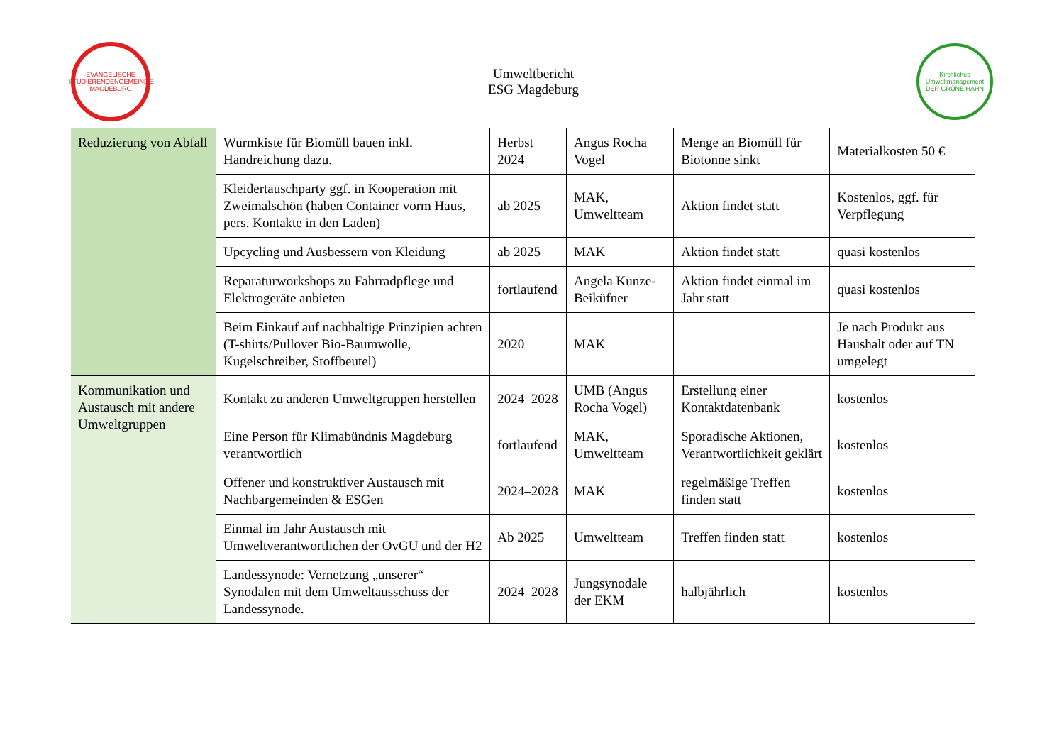EVANGELISCHE STUDIERENDENGEMEINDE
MAGDEBURG
Umweltbericht
ESG Magdeburg
Kirchliches Umweltmanagement
DER GRÜNE HAHN
| Reduzierung von Abfall | Wurmkiste für Biomüll bauen inkl. Handreichung dazu. | Herbst 2024 | Angus Rocha Vogel | Menge an Biomüll für Biotonne sinkt | Materialkosten 50 € |
| | Kleidertauschparty ggf. in Kooperation mit Zweimalschön (haben Container vorm Haus, pers. Kontakte in den Laden) | ab 2025 | MAK, Umweltteam | Aktion findet statt | Kostenlos, ggf. für Verpflegung |
| | Upcycling und Ausbessern von Kleidung | ab 2025 | MAK | Aktion findet statt | quasi kostenlos |
| | Reparaturworkshops zu Fahrradpflege und Elektrogeräte anbieten | fortlaufend | Angela Kunze-Beiküfner | Aktion findet einmal im Jahr statt | quasi kostenlos |
| | Beim Einkauf auf nachhaltige Prinzipien achten (T-shirts/Pullover Bio-Baumwolle, Kugelschreiber, Stoffbeutel) | 2020 | MAK | | Je nach Produkt aus Haushalt oder auf TN umgelegt |
| Kommunikation und Austausch mit andere Umweltgruppen | Kontakt zu anderen Umweltgruppen herstellen | 2024–2028 | UMB (Angus Rocha Vogel) | Erstellung einer Kontaktdatenbank | kostenlos |
| | Eine Person für Klimabündnis Magdeburg verantwortlich | fortlaufend | MAK, Umweltteam | Sporadische Aktionen, Verantwortlichkeit geklärt | kostenlos |
| | Offener und konstruktiver Austausch mit Nachbargemeinden & ESGen | 2024–2028 | MAK | regelmäßige Treffen finden statt | kostenlos |
| | Einmal im Jahr Austausch mit Umweltverantwortlichen der OvGU und der H2 | Ab 2025 | Umweltteam | Treffen finden statt | kostenlos |
| | Landessynode: Vernetzung „unserer“ Synodalen mit dem Umweltausschuss der Landessynode. | 2024–2028 | Jungsynodale der EKM | halbjährlich | kostenlos |